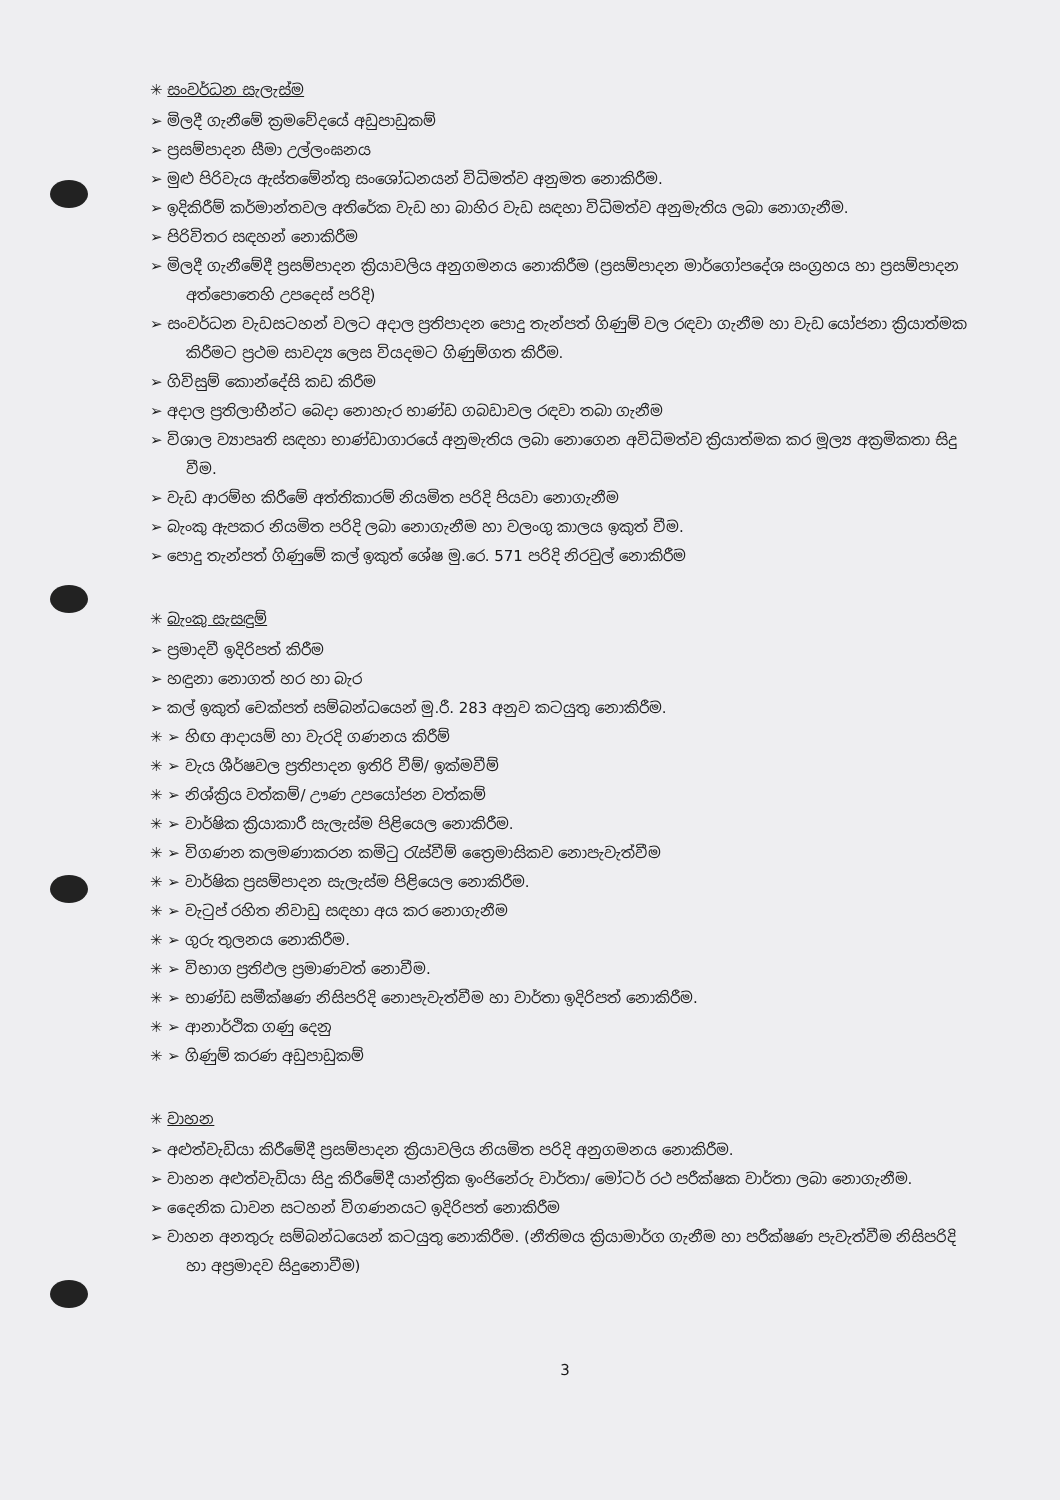✳ සංවර්ධන සැලැස්ම
➢ මිලදී ගැනීමේ ක්‍රමවේදයේ අඩුපාඩුකම්
➢ ප්‍රසම්පාදන සීමා උල්ලංඝනය
➢ මුළු පිරිවැය ඇස්තමේන්තු සංශෝධනයන් විධිමත්ව අනුමත නොකිරීම.
➢ ඉදිකිරීම් කර්මාන්තවල අතිරේක වැඩ හා බාහිර වැඩ සඳහා විධිමත්ව අනුමැතිය ලබා නොගැනීම.
➢ පිරිවිතර සඳහන් නොකිරීම
➢ මිලදී ගැනීමේදී ප්‍රසම්පාදන ක්‍රියාවලිය අනුගමනය නොකිරීම (ප්‍රසම්පාදන මාර්ගෝපදේශ සංග්‍රහය හා ප්‍රසම්පාදන අත්පොතෙහි උපදෙස් පරිදි)
➢ සංවර්ධන වැඩසටහන් වලට අදාල ප්‍රතිපාදන පොදු තැන්පත් ගිණුම් වල රඳවා ගැනීම හා වැඩ යෝජනා ක්‍රියාත්මක කිරීමට ප්‍රථම සාවද්‍ය ලෙස වියදමට ගිණුම්ගත කිරීම.
➢ ගිවිසුම් කොන්දේසි කඩ කිරීම
➢ අදාල ප්‍රතිලාභීන්ට බෙදා නොහැර භාණ්ඩ ගබඩාවල රඳවා තබා ගැනීම
➢ විශාල ව්‍යාපෘති සඳහා භාණ්ඩාගාරයේ අනුමැතිය ලබා නොගෙන අවිධිමත්ව ක්‍රියාත්මක කර මූල්‍ය අක්‍රමිකතා සිදු වීම.
➢ වැඩ ආරම්භ කිරීමේ අත්තිකාරම් නියමිත පරිදි පියවා නොගැනීම
➢ බැංකු ඇපකර නියමිත පරිදි ලබා නොගැනීම හා වලංගු කාලය ඉකුත් වීම.
➢ පොදු තැන්පත් ගිණුමේ කල් ඉකුත් ශේෂ මු.රෙ. 571 පරිදි නිරවුල් නොකිරීම
✳ බැංකු සැසඳුම්
➢ ප්‍රමාදවී ඉදිරිපත් කිරීම
➢ හඳුනා නොගත් හර හා බැර
➢ කල් ඉකුත් චෙක්පත් සම්බන්ධයෙන් මු.රී. 283 අනුව කටයුතු නොකිරීම.
✳ ➢ හිඟ ආදායම් හා වැරදි ගණනය කිරීම්
✳ ➢ වැය ශීර්ෂවල ප්‍රතිපාදන ඉතිරි වීම්/ ඉක්මවීම්
✳ ➢ නිශ්ක්‍රිය වත්කම්/ ඌණ උපයෝජන වත්කම්
✳ ➢ වාර්ෂික ක්‍රියාකාරී සැලැස්ම පිළියෙල නොකිරීම.
✳ ➢ විගණන කලමණාකරන කමිටු රැස්වීම් ත්‍රෛමාසිකව නොපැවැත්වීම
✳ ➢ වාර්ෂික ප්‍රසම්පාදන සැලැස්ම පිළියෙල නොකිරීම.
✳ ➢ වැටුප් රහිත නිවාඩු සඳහා අය කර නොගැනීම
✳ ➢ ගුරු තුලනය නොකිරීම.
✳ ➢ විභාග ප්‍රතිඵල ප්‍රමාණවත් නොවීම.
✳ ➢ භාණ්ඩ සමීක්ෂණ නිසිපරිදි නොපැවැත්වීම හා වාර්තා ඉදිරිපත් නොකිරීම.
✳ ➢ ආනාර්ථික ගණු දෙනු
✳ ➢ ගිණුම් කරණ අඩුපාඩුකම්
✳ වාහන
➢ අළුත්වැඩියා කිරීමේදී ප්‍රසම්පාදන ක්‍රියාවලිය නියමිත පරිදි අනුගමනය නොකිරීම.
➢ වාහන අළුත්වැඩියා සිදු කිරීමේදී යාන්ත්‍රික ඉංජිනේරු වාර්තා/ මෝටර් රථ පරීක්ෂක වාර්තා ලබා නොගැනීම.
➢ දෛනික ධාවන සටහන් විගණනයට ඉදිරිපත් නොකිරීම
➢ වාහන අනතුරු සම්බන්ධයෙන් කටයුතු නොකිරීම. (නීතිමය ක්‍රියාමාර්ග ගැනීම හා පරීක්ෂණ පැවැත්වීම නිසිපරිදි හා අප්‍රමාදව සිදුනොවීම)
3